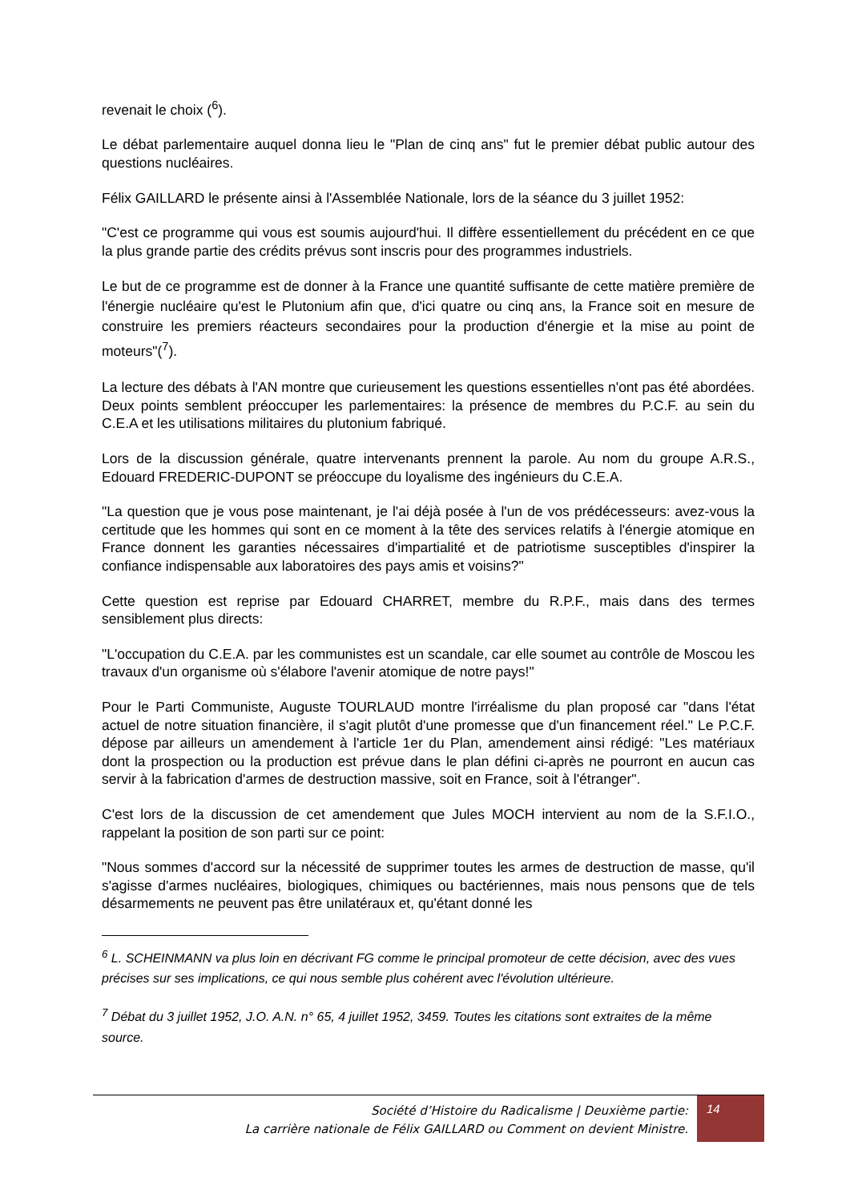revenait le choix (<sup>6</sup>).
Le débat parlementaire auquel donna lieu le "Plan de cinq ans" fut le premier débat public autour des questions nucléaires.
Félix GAILLARD le présente ainsi à l'Assemblée Nationale, lors de la séance du 3 juillet 1952:
"C'est ce programme qui vous est soumis aujourd'hui. Il diffère essentiellement du précédent en ce que la plus grande partie des crédits prévus sont inscris pour des programmes industriels.
Le but de ce programme est de donner à la France une quantité suffisante de cette matière première de l'énergie nucléaire qu'est le Plutonium afin que, d'ici quatre ou cinq ans, la France soit en mesure de construire les premiers réacteurs secondaires pour la production d'énergie et la mise au point de moteurs"(<sup>7</sup>).
La lecture des débats à l'AN montre que curieusement les questions essentielles n'ont pas été abordées. Deux points semblent préoccuper les parlementaires: la présence de membres du P.C.F. au sein du C.E.A et les utilisations militaires du plutonium fabriqué.
Lors de la discussion générale, quatre intervenants prennent la parole. Au nom du groupe A.R.S., Edouard FREDERIC-DUPONT se préoccupe du loyalisme des ingénieurs du C.E.A.
"La question que je vous pose maintenant, je l'ai déjà posée à l'un de vos prédécesseurs: avez-vous la certitude que les hommes qui sont en ce moment à la tête des services relatifs à l'énergie atomique en France donnent les garanties nécessaires d'impartialité et de patriotisme susceptibles d'inspirer la confiance indispensable aux laboratoires des pays amis et voisins?"
Cette question est reprise par Edouard CHARRET, membre du R.P.F., mais dans des termes sensiblement plus directs:
"L'occupation du C.E.A. par les communistes est un scandale, car elle soumet au contrôle de Moscou les travaux d'un organisme où s'élabore l'avenir atomique de notre pays!"
Pour le Parti Communiste, Auguste TOURLAUD montre l'irréalisme du plan proposé car "dans l'état actuel de notre situation financière, il s'agit plutôt d'une promesse que d'un financement réel." Le P.C.F. dépose par ailleurs un amendement à l'article 1er du Plan, amendement ainsi rédigé: "Les matériaux dont la prospection ou la production est prévue dans le plan défini ci-après ne pourront en aucun cas servir à la fabrication d'armes de destruction massive, soit en France, soit à l'étranger".
C'est lors de la discussion de cet amendement que Jules MOCH intervient au nom de la S.F.I.O., rappelant la position de son parti sur ce point:
"Nous sommes d'accord sur la nécessité de supprimer toutes les armes de destruction de masse, qu'il s'agisse d'armes nucléaires, biologiques, chimiques ou bactériennes, mais nous pensons que de tels désarmements ne peuvent pas être unilatéraux et, qu'étant donné les
<sup>6</sup> L. SCHEINMANN va plus loin en décrivant FG comme le principal promoteur de cette décision, avec des vues précises sur ses implications, ce qui nous semble plus cohérent avec l'évolution ultérieure.
<sup>7</sup> Débat du 3 juillet 1952, J.O. A.N. n° 65, 4 juillet 1952, 3459. Toutes les citations sont extraites de la même source.
Société d’Histoire du Radicalisme | Deuxième partie:
La carrière nationale de Félix GAILLARD ou Comment on devient Ministre.
14